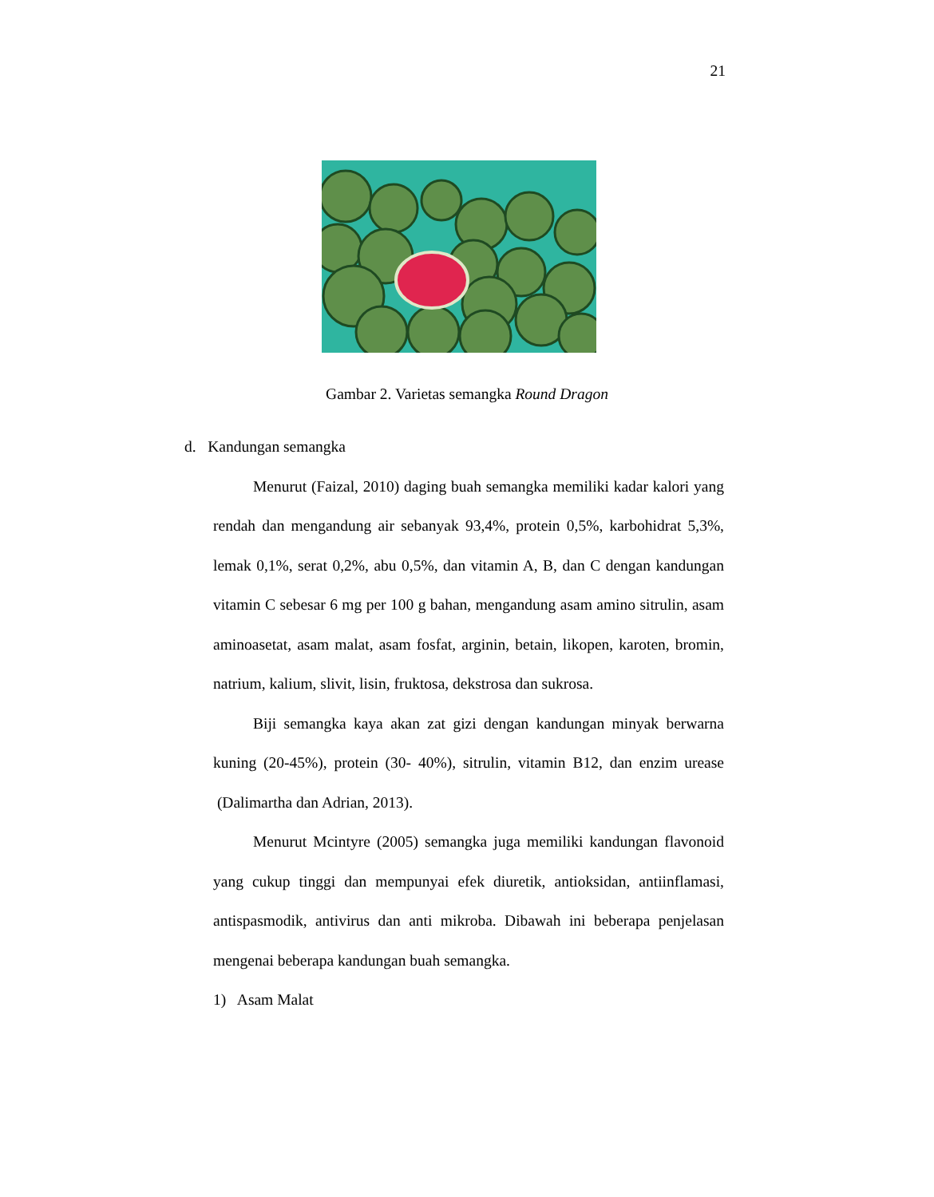21
Gambar 2. Varietas semangka Round Dragon
d. Kandungan semangka
Menurut (Faizal, 2010) daging buah semangka memiliki kadar kalori yang rendah dan mengandung air sebanyak 93,4%, protein 0,5%, karbohidrat 5,3%, lemak 0,1%, serat 0,2%, abu 0,5%, dan vitamin A, B, dan C dengan kandungan vitamin C sebesar 6 mg per 100 g bahan, mengandung asam amino sitrulin, asam aminoasetat, asam malat, asam fosfat, arginin, betain, likopen, karoten, bromin, natrium, kalium, slivit, lisin, fruktosa, dekstrosa dan sukrosa.
Biji semangka kaya akan zat gizi dengan kandungan minyak berwarna kuning (20-45%), protein (30- 40%), sitrulin, vitamin B12, dan enzim urease (Dalimartha dan Adrian, 2013).
Menurut Mcintyre (2005) semangka juga memiliki kandungan flavonoid yang cukup tinggi dan mempunyai efek diuretik, antioksidan, antiinflamasi, antispasmodik, antivirus dan anti mikroba. Dibawah ini beberapa penjelasan mengenai beberapa kandungan buah semangka.
1) Asam Malat